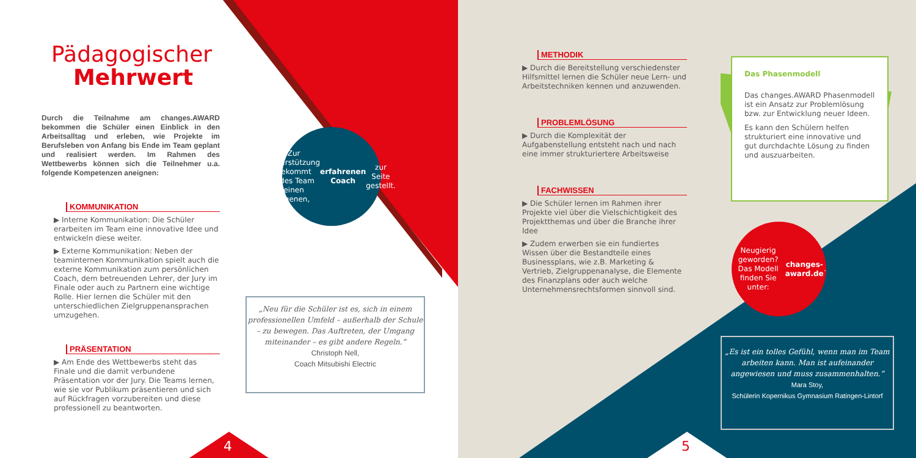Pädagogischer
Mehrwert
Durch die Teilnahme am changes.AWARD bekommen die Schüler einen Einblick in den Arbeitsalltag und erleben, wie Projekte im Berufsleben von Anfang bis Ende im Team geplant und realisiert werden. Im Rahmen des Wettbewerbs können sich die Teilnehmer u.a. folgende Kompetenzen aneignen:
KOMMUNIKATION
▶ Interne Kommunikation: Die Schüler erarbeiten im Team eine innovative Idee und entwickeln diese weiter.
▶ Externe Kommunikation: Neben der teaminternen Kommunikation spielt auch die externe Kommunikation zum persönlichen Coach, dem betreuenden Lehrer, der Jury im Finale oder auch zu Partnern eine wichtige Rolle. Hier lernen die Schüler mit den unterschiedlichen Zielgruppenansprachen umzugehen.
PRÄSENTATION
▶ Am Ende des Wettbewerbs steht das Finale und die damit verbundene Präsentation vor der Jury. Die Teams lernen, wie sie vor Publikum präsentieren und sich auf Rückfragen vorzubereiten und diese professionell zu beantworten.
Zur Unterstützung bekommt jedes Team einen eigenen, erfahrenen Coach zur Seite gestellt.
„Neu für die Schüler ist es, sich in einem professionellen Umfeld – außerhalb der Schule – zu bewegen. Das Auftreten, der Umgang miteinander – es gibt andere Regeln.“
Christoph Nell,
Coach Mitsubishi Electric
4
METHODIK
▶ Durch die Bereitstellung verschiedenster Hilfsmittel lernen die Schüler neue Lern- und Arbeitstechniken kennen und anzuwenden.
PROBLEMLÖSUNG
▶ Durch die Komplexität der Aufgabenstellung entsteht nach und nach eine immer strukturiertere Arbeitsweise
FACHWISSEN
▶ Die Schüler lernen im Rahmen ihrer Projekte viel über die Vielschichtigkeit des Projektthemas und über die Branche ihrer Idee
▶ Zudem erwerben sie ein fundiertes Wissen über die Bestandteile eines Businessplans, wie z.B. Marketing & Vertrieb, Zielgruppenanalyse, die Elemente des Finanzplans oder auch welche Unternehmensrechtsformen sinnvoll sind.
Das Phasenmodell
Das changes.AWARD Phasenmodell ist ein Ansatz zur Problemlösung bzw. zur Entwicklung neuer Ideen.
Es kann den Schülern helfen strukturiert eine innovative und gut durchdachte Lösung zu finden und auszuarbeiten.
Neugierig geworden?
Das Modell finden Sie unter:
changes-award.de.
„Es ist ein tolles Gefühl, wenn man im Team arbeiten kann. Man ist aufeinander angewiesen und muss zusammenhalten.“
Mara Stoy,
Schülerin Kopernikus Gymnasium Ratingen-Lintorf
5